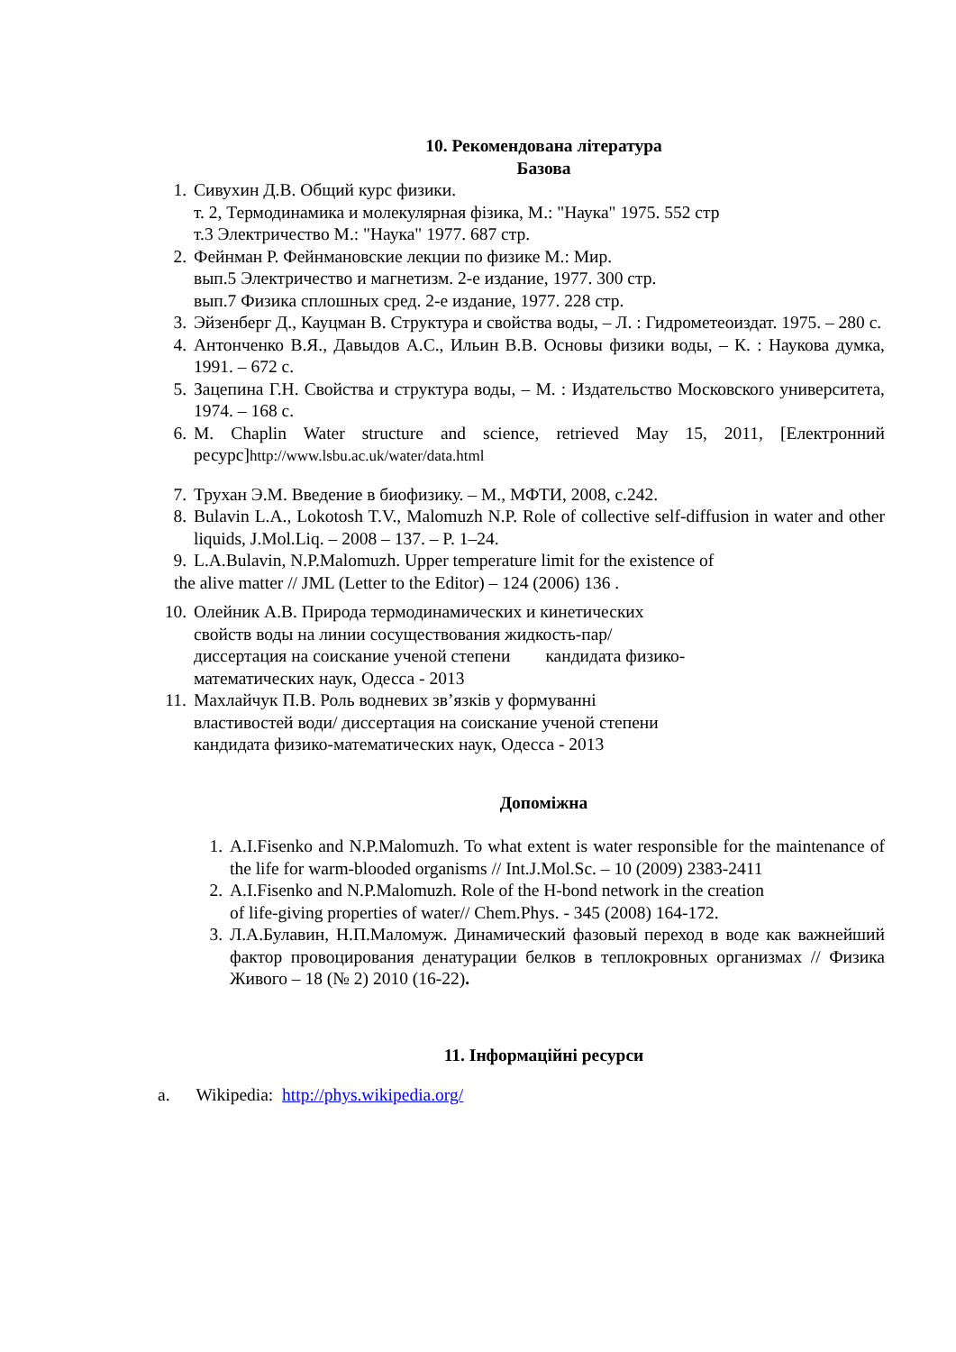10. Рекомендована література
Базова
1. Сивухин Д.В. Общий курс физики.
т. 2, Термодинамика и молекулярная фізика, М.: "Наука" 1975. 552 стр
т.3 Электричество М.: "Наука" 1977. 687 стр.
2. Фейнман Р. Фейнмановские лекции по физике М.: Мир.
вып.5 Электричество и магнетизм. 2-е издание, 1977. 300 стр.
вып.7 Физика сплошных сред. 2-е издание, 1977. 228 стр.
3. Эйзенберг Д., Кауцман В. Структура и свойства воды, – Л. : Гидрометеоиздат. 1975. – 280 с.
4. Антонченко В.Я., Давыдов А.С., Ильин В.В. Основы физики воды, – К. : Наукова думка, 1991. – 672 с.
5. Зацепина Г.Н. Свойства и структура воды, – М. : Издательство Московского университета, 1974. – 168 с.
6. M. Chaplin Water structure and science, retrieved May 15, 2011, [Електронний ресурс]http://www.lsbu.ac.uk/water/data.html
7. Трухан Э.М. Введение в биофизику. – М., МФТИ, 2008, с.242.
8. Bulavin L.A., Lokotosh T.V., Malomuzh N.P. Role of collective self-diffusion in water and other liquids, J.Mol.Liq. – 2008 – 137. – P. 1–24.
9. L.A.Bulavin, N.P.Malomuzh. Upper temperature limit for the existence of
the alive matter // JML (Letter to the Editor) – 124 (2006) 136 .
10. Олейник А.В. Природа термодинамических и кинетических
свойств воды на линии сосуществования жидкость-пар/
диссертация на соискание ученой степени кандидата физико-
математических наук, Одесса - 2013
11. Махлайчук П.В. Роль водневих зв’язків у формуванні
властивостей води/ диссертация на соискание ученой степени
кандидата физико-математических наук, Одесса - 2013
Допоміжна
1. A.I.Fisenko and N.P.Malomuzh. To what extent is water responsible for the maintenance of the life for warm-blooded organisms // Int.J.Mol.Sc. – 10 (2009) 2383-2411
2. A.I.Fisenko and N.P.Malomuzh. Role of the H-bond network in the creation
of life-giving properties of water// Chem.Phys. - 345 (2008) 164-172.
3. Л.А.Булавин, Н.П.Маломуж. Динамический фазовый переход в воде как важнейший фактор провоцирования денатурации белков в теплокровных организмах // Физика Живого – 18 (№ 2) 2010 (16-22).
11. Інформаційні ресурси
a. Wikipedia: http://phys.wikipedia.org/